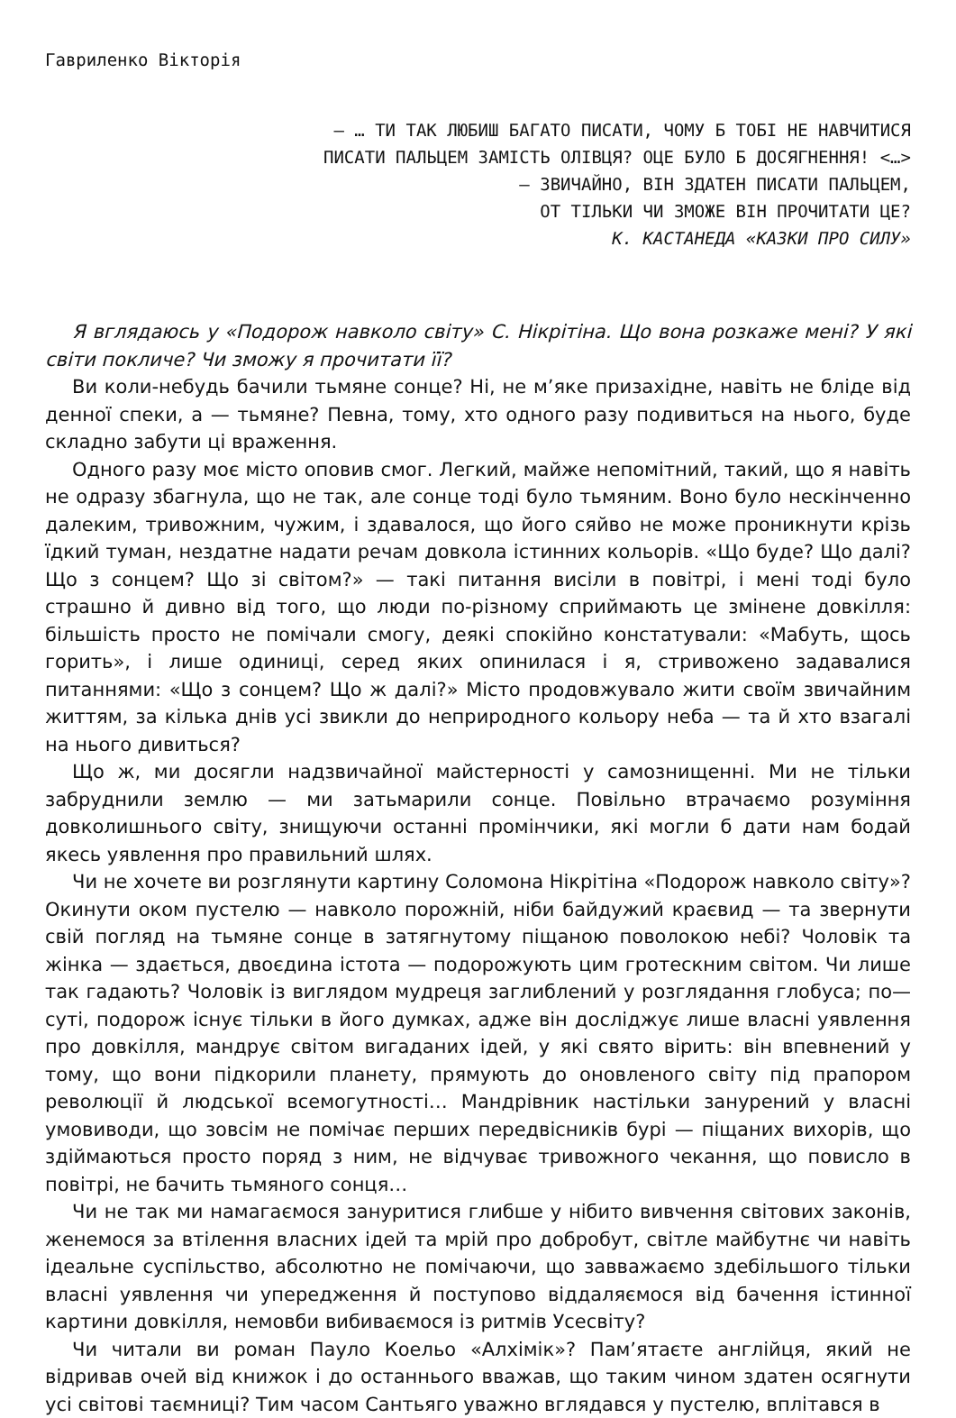Гавриленко Вікторія
— … ТИ ТАК ЛЮБИШ БАГАТО ПИСАТИ, ЧОМУ Б ТОБІ НЕ НАВЧИТИСЯ
ПИСАТИ ПАЛЬЦЕМ ЗАМІСТЬ ОЛІВЦЯ? ОЦЕ БУЛО Б ДОСЯГНЕННЯ! <…>
— ЗВИЧАЙНО, ВІН ЗДАТЕН ПИСАТИ ПАЛЬЦЕМ,
ОТ ТІЛЬКИ ЧИ ЗМОЖЕ ВІН ПРОЧИТАТИ ЦЕ?
К. КАСТАНЕДА «КАЗКИ ПРО СИЛУ»
Я вглядаюсь у «Подорож навколо світу» С. Нікрітіна. Що вона розкаже мені? У які світи покличе? Чи зможу я прочитати її?
Ви коли-небудь бачили тьмяне сонце? Ні, не м’яке призахідне, навіть не бліде від денної спеки, а — тьмяне? Певна, тому, хто одного разу подивиться на нього, буде складно забути ці враження.
Одного разу моє місто оповив смог. Легкий, майже непомітний, такий, що я навіть не одразу збагнула, що не так, але сонце тоді було тьмяним. Воно було нескінченно далеким, тривожним, чужим, і здавалося, що його сяйво не може проникнути крізь їдкий туман, нездатне надати речам довкола істинних кольорів. «Що буде? Що далі? Що з сонцем? Що зі світом?» — такі питання висіли в повітрі, і мені тоді було страшно й дивно від того, що люди по-різному сприймають це змінене довкілля: більшість просто не помічали смогу, деякі спокійно констатували: «Мабуть, щось горить», і лише одиниці, серед яких опинилася і я, стривожено задавалися питаннями: «Що з сонцем? Що ж далі?» Місто продовжувало жити своїм звичайним життям, за кілька днів усі звикли до неприродного кольору неба — та й хто взагалі на нього дивиться?
Що ж, ми досягли надзвичайної майстерності у самознищенні. Ми не тільки забруднили землю — ми затьмарили сонце. Повільно втрачаємо розуміння довколишнього світу, знищуючи останні промінчики, які могли б дати нам бодай якесь уявлення про правильний шлях.
Чи не хочете ви розглянути картину Соломона Нікрітіна «Подорож навколо світу»? Окинути оком пустелю — навколо порожній, ніби байдужий краєвид — та звернути свій погляд на тьмяне сонце в затягнутому піщаною поволокою небі? Чоловік та жінка — здається, двоєдина істота — подорожують цим гротескним світом. Чи лише так гадають? Чоловік із виглядом мудреця заглиблений у розглядання глобуса; по—суті, подорож існує тільки в його думках, адже він досліджує лише власні уявлення про довкілля, мандрує світом вигаданих ідей, у які свято вірить: він впевнений у тому, що вони підкорили планету, прямують до оновленого світу під прапором революції й людської всемогутності… Мандрівник настільки занурений у власні умовиводи, що зовсім не помічає перших передвісників бурі — піщаних вихорів, що здіймаються просто поряд з ним, не відчуває тривожного чекання, що повисло в повітрі, не бачить тьмяного сонця…
Чи не так ми намагаємося зануритися глибше у нібито вивчення світових законів, женемося за втілення власних ідей та мрій про добробут, світле майбутнє чи навіть ідеальне суспільство, абсолютно не помічаючи, що завважаємо здебільшого тільки власні уявлення чи упередження й поступово віддаляємося від бачення істинної картини довкілля, немовби вибиваємося із ритмів Усесвіту?
Чи читали ви роман Пауло Коельо «Алхімік»? Пам’ятаєте англійця, який не відривав очей від книжок і до останнього вважав, що таким чином здатен осягнути усі світові таємниці? Тим часом Сантьяго уважно вглядався у пустелю, вплітався в